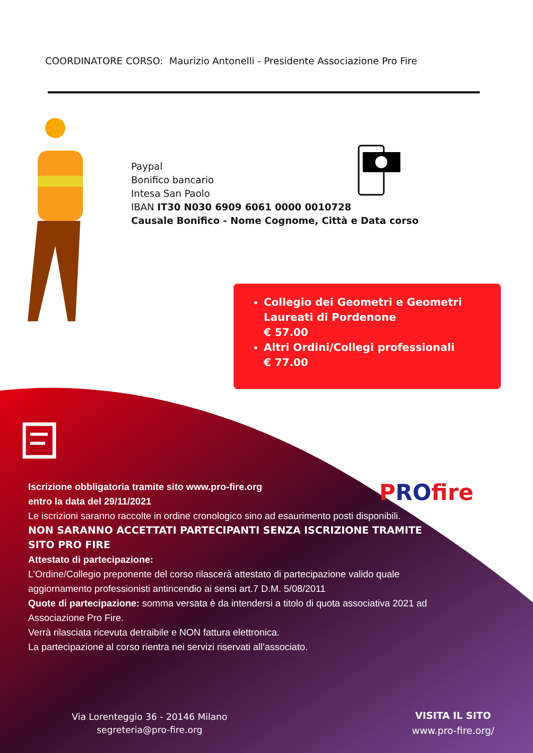COORDINATORE CORSO: Maurizio Antonelli - Presidente Associazione Pro Fire
Paypal
Bonifico bancario
Intesa San Paolo
IBAN IT30 N030 6909 6061 0000 0010728
Causale Bonifico - Nome Cognome, Città e Data corso
Collegio dei Geometri e Geometri Laureati di Pordenone
€ 57.00
Altri Ordini/Collegi professionali
€ 77.00
PROfire
Iscrizione obbligatoria tramite sito www.pro-fire.org
entro la data del 29/11/2021
Le iscrizioni saranno raccolte in ordine cronologico sino ad esaurimento posti disponibili.
NON SARANNO ACCETTATI PARTECIPANTI SENZA ISCRIZIONE TRAMITE SITO PRO FIRE
Attestato di partecipazione:
L’Ordine/Collegio preponente del corso rilascerà attestato di partecipazione valido quale aggiornamento professionisti antincendio ai sensi art.7 D.M. 5/08/2011
Quote di partecipazione: somma versata è da intendersi a titolo di quota associativa 2021 ad Associazione Pro Fire.
Verrà rilasciata ricevuta detraibile e NON fattura elettronica.
La partecipazione al corso rientra nei servizi riservati all’associato.
Via Lorenteggio 36 - 20146 Milano
segreteria@pro-fire.org
VISITA IL SITO
www.pro-fire.org/